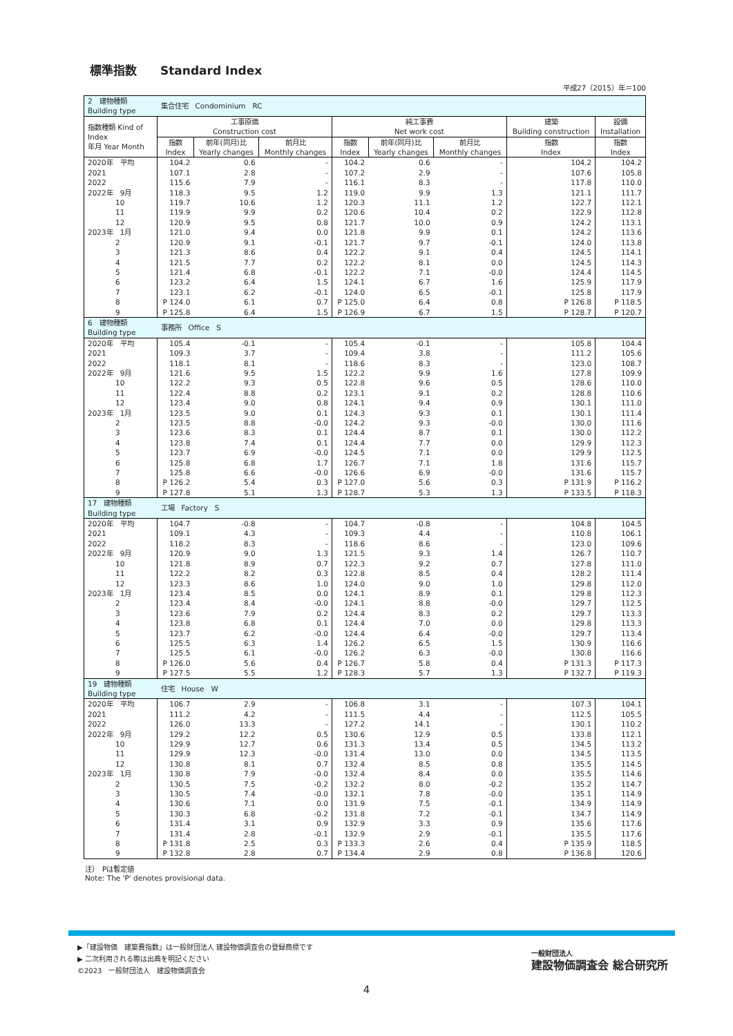標準指数　　Standard Index
平成27（2015）年＝100
| 2 建物種類 Building type | 集合住宅 Condominium RC | | | | | | | |
| 指数種類 Kind of Index 年月 Year Month | 工事原価 Construction cost | | | 純工事費 Net work cost | | | 建築 Building construction | 設備 Installation |
| | 指数 Index | 前年(同月)比 Yearly changes | 前月比 Monthly changes | 指数 Index | 前年(同月)比 Yearly changes | 前月比 Monthly changes | 指数 Index | 指数 Index |
| 2020年 平均 | 104.2 | 0.6 | - | 104.2 | 0.6 | - | 104.2 | 104.2 |
| 2021 | 107.1 | 2.8 | - | 107.2 | 2.9 | - | 107.6 | 105.8 |
| 2022 | 115.6 | 7.9 | - | 116.1 | 8.3 | - | 117.8 | 110.0 |
| 2022年 9月 | 118.3 | 9.5 | 1.2 | 119.0 | 9.9 | 1.3 | 121.1 | 111.7 |
| 10 | 119.7 | 10.6 | 1.2 | 120.3 | 11.1 | 1.2 | 122.7 | 112.1 |
| 11 | 119.9 | 9.9 | 0.2 | 120.6 | 10.4 | 0.2 | 122.9 | 112.8 |
| 12 | 120.9 | 9.5 | 0.8 | 121.7 | 10.0 | 0.9 | 124.2 | 113.1 |
| 2023年 1月 | 121.0 | 9.4 | 0.0 | 121.8 | 9.9 | 0.1 | 124.2 | 113.6 |
| 2 | 120.9 | 9.1 | -0.1 | 121.7 | 9.7 | -0.1 | 124.0 | 113.8 |
| 3 | 121.3 | 8.6 | 0.4 | 122.2 | 9.1 | 0.4 | 124.5 | 114.1 |
| 4 | 121.5 | 7.7 | 0.2 | 122.2 | 8.1 | 0.0 | 124.5 | 114.3 |
| 5 | 121.4 | 6.8 | -0.1 | 122.2 | 7.1 | -0.0 | 124.4 | 114.5 |
| 6 | 123.2 | 6.4 | 1.5 | 124.1 | 6.7 | 1.6 | 125.9 | 117.9 |
| 7 | 123.1 | 6.2 | -0.1 | 124.0 | 6.5 | -0.1 | 125.8 | 117.9 |
| 8 | P 124.0 | 6.1 | 0.7 | P 125.0 | 6.4 | 0.8 | P 126.8 | P 118.5 |
| 9 | P 125.8 | 6.4 | 1.5 | P 126.9 | 6.7 | 1.5 | P 128.7 | P 120.7 |
| 6 建物種類 Building type | 事務所 Office S | | | | | | | |
| 2020年 平均 | 105.4 | -0.1 | - | 105.4 | -0.1 | - | 105.8 | 104.4 |
| 2021 | 109.3 | 3.7 | - | 109.4 | 3.8 | - | 111.2 | 105.6 |
| 2022 | 118.1 | 8.1 | - | 118.6 | 8.3 | - | 123.0 | 108.7 |
| 2022年 9月 | 121.6 | 9.5 | 1.5 | 122.2 | 9.9 | 1.6 | 127.8 | 109.9 |
| 10 | 122.2 | 9.3 | 0.5 | 122.8 | 9.6 | 0.5 | 128.6 | 110.0 |
| 11 | 122.4 | 8.8 | 0.2 | 123.1 | 9.1 | 0.2 | 128.8 | 110.6 |
| 12 | 123.4 | 9.0 | 0.8 | 124.1 | 9.4 | 0.9 | 130.1 | 111.0 |
| 2023年 1月 | 123.5 | 9.0 | 0.1 | 124.3 | 9.3 | 0.1 | 130.1 | 111.4 |
| 2 | 123.5 | 8.8 | -0.0 | 124.2 | 9.3 | -0.0 | 130.0 | 111.6 |
| 3 | 123.6 | 8.3 | 0.1 | 124.4 | 8.7 | 0.1 | 130.0 | 112.2 |
| 4 | 123.8 | 7.4 | 0.1 | 124.4 | 7.7 | 0.0 | 129.9 | 112.3 |
| 5 | 123.7 | 6.9 | -0.0 | 124.5 | 7.1 | 0.0 | 129.9 | 112.5 |
| 6 | 125.8 | 6.8 | 1.7 | 126.7 | 7.1 | 1.8 | 131.6 | 115.7 |
| 7 | 125.8 | 6.6 | -0.0 | 126.6 | 6.9 | -0.0 | 131.6 | 115.7 |
| 8 | P 126.2 | 5.4 | 0.3 | P 127.0 | 5.6 | 0.3 | P 131.9 | P 116.2 |
| 9 | P 127.8 | 5.1 | 1.3 | P 128.7 | 5.3 | 1.3 | P 133.5 | P 118.3 |
| 17 建物種類 Building type | 工場 Factory S | | | | | | | |
| 2020年 平均 | 104.7 | -0.8 | - | 104.7 | -0.8 | - | 104.8 | 104.5 |
| 2021 | 109.1 | 4.3 | - | 109.3 | 4.4 | - | 110.8 | 106.1 |
| 2022 | 118.2 | 8.3 | - | 118.6 | 8.6 | - | 123.0 | 109.6 |
| 2022年 9月 | 120.9 | 9.0 | 1.3 | 121.5 | 9.3 | 1.4 | 126.7 | 110.7 |
| 10 | 121.8 | 8.9 | 0.7 | 122.3 | 9.2 | 0.7 | 127.8 | 111.0 |
| 11 | 122.2 | 8.2 | 0.3 | 122.8 | 8.5 | 0.4 | 128.2 | 111.4 |
| 12 | 123.3 | 8.6 | 1.0 | 124.0 | 9.0 | 1.0 | 129.8 | 112.0 |
| 2023年 1月 | 123.4 | 8.5 | 0.0 | 124.1 | 8.9 | 0.1 | 129.8 | 112.3 |
| 2 | 123.4 | 8.4 | -0.0 | 124.1 | 8.8 | -0.0 | 129.7 | 112.5 |
| 3 | 123.6 | 7.9 | 0.2 | 124.4 | 8.3 | 0.2 | 129.7 | 113.3 |
| 4 | 123.8 | 6.8 | 0.1 | 124.4 | 7.0 | 0.0 | 129.8 | 113.3 |
| 5 | 123.7 | 6.2 | -0.0 | 124.4 | 6.4 | -0.0 | 129.7 | 113.4 |
| 6 | 125.5 | 6.3 | 1.4 | 126.2 | 6.5 | 1.5 | 130.9 | 116.6 |
| 7 | 125.5 | 6.1 | -0.0 | 126.2 | 6.3 | -0.0 | 130.8 | 116.6 |
| 8 | P 126.0 | 5.6 | 0.4 | P 126.7 | 5.8 | 0.4 | P 131.3 | P 117.3 |
| 9 | P 127.5 | 5.5 | 1.2 | P 128.3 | 5.7 | 1.3 | P 132.7 | P 119.3 |
| 19 建物種類 Building type | 住宅 House W | | | | | | | |
| 2020年 平均 | 106.7 | 2.9 | - | 106.8 | 3.1 | - | 107.3 | 104.1 |
| 2021 | 111.2 | 4.2 | - | 111.5 | 4.4 | - | 112.5 | 105.5 |
| 2022 | 126.0 | 13.3 | - | 127.2 | 14.1 | - | 130.1 | 110.2 |
| 2022年 9月 | 129.2 | 12.2 | 0.5 | 130.6 | 12.9 | 0.5 | 133.8 | 112.1 |
| 10 | 129.9 | 12.7 | 0.6 | 131.3 | 13.4 | 0.5 | 134.5 | 113.2 |
| 11 | 129.9 | 12.3 | -0.0 | 131.4 | 13.0 | 0.0 | 134.5 | 113.5 |
| 12 | 130.8 | 8.1 | 0.7 | 132.4 | 8.5 | 0.8 | 135.5 | 114.5 |
| 2023年 1月 | 130.8 | 7.9 | -0.0 | 132.4 | 8.4 | 0.0 | 135.5 | 114.6 |
| 2 | 130.5 | 7.5 | -0.2 | 132.2 | 8.0 | -0.2 | 135.2 | 114.7 |
| 3 | 130.5 | 7.4 | -0.0 | 132.1 | 7.8 | -0.0 | 135.1 | 114.9 |
| 4 | 130.6 | 7.1 | 0.0 | 131.9 | 7.5 | -0.1 | 134.9 | 114.9 |
| 5 | 130.3 | 6.8 | -0.2 | 131.8 | 7.2 | -0.1 | 134.7 | 114.9 |
| 6 | 131.4 | 3.1 | 0.9 | 132.9 | 3.3 | 0.9 | 135.6 | 117.6 |
| 7 | 131.4 | 2.8 | -0.1 | 132.9 | 2.9 | -0.1 | 135.5 | 117.6 |
| 8 | P 131.8 | 2.5 | 0.3 | P 133.3 | 2.6 | 0.4 | P 135.9 | 118.5 |
| 9 | P 132.8 | 2.8 | 0.7 | P 134.4 | 2.9 | 0.8 | P 136.8 | 120.6 |
注）　Pは暫定値
Note: The 'P' denotes provisional data.
▶「建設物価　建築費指数」は一般財団法人 建設物価調査会の登録商標です
▶ 二次利用される際は出典を明記ください
©2023　一般財団法人　建設物価調査会
一般財団法人
建設物価調査会 総合研究所
4